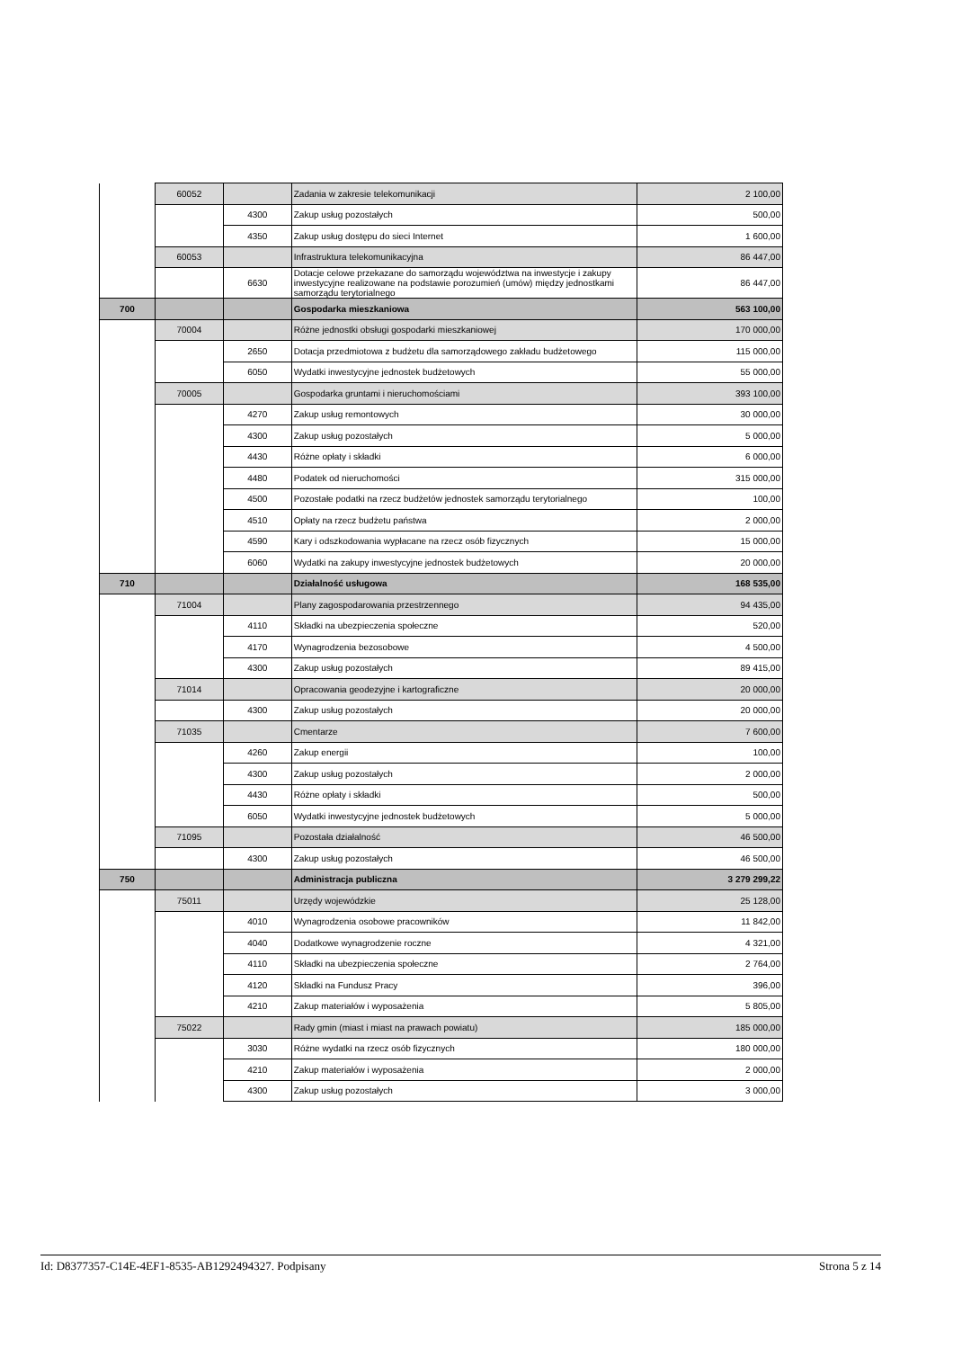| | 60052 | | Zadania w zakresie telekomunikacji | 2 100,00 |
| | | 4300 | Zakup usług pozostałych | 500,00 |
| | | 4350 | Zakup usług dostępu do sieci Internet | 1 600,00 |
| | 60053 | | Infrastruktura telekomunikacyjna | 86 447,00 |
| | | 6630 | Dotacje celowe przekazane do samorządu województwa na inwestycje i zakupy inwestycyjne realizowane na podstawie porozumień (umów) między jednostkami samorządu terytorialnego | 86 447,00 |
| 700 | | | Gospodarka mieszkaniowa | 563 100,00 |
| | 70004 | | Różne jednostki obsługi gospodarki mieszkaniowej | 170 000,00 |
| | | 2650 | Dotacja przedmiotowa z budżetu dla samorządowego zakładu budżetowego | 115 000,00 |
| | | 6050 | Wydatki inwestycyjne jednostek budżetowych | 55 000,00 |
| | 70005 | | Gospodarka gruntami i nieruchomościami | 393 100,00 |
| | | 4270 | Zakup usług remontowych | 30 000,00 |
| | | 4300 | Zakup usług pozostałych | 5 000,00 |
| | | 4430 | Różne opłaty i składki | 6 000,00 |
| | | 4480 | Podatek od nieruchomości | 315 000,00 |
| | | 4500 | Pozostałe podatki na rzecz budżetów jednostek samorządu terytorialnego | 100,00 |
| | | 4510 | Opłaty na rzecz budżetu państwa | 2 000,00 |
| | | 4590 | Kary i odszkodowania wypłacane na rzecz osób fizycznych | 15 000,00 |
| | | 6060 | Wydatki na zakupy inwestycyjne jednostek budżetowych | 20 000,00 |
| 710 | | | Działalność usługowa | 168 535,00 |
| | 71004 | | Plany zagospodarowania przestrzennego | 94 435,00 |
| | | 4110 | Składki na ubezpieczenia społeczne | 520,00 |
| | | 4170 | Wynagrodzenia bezosobowe | 4 500,00 |
| | | 4300 | Zakup usług pozostałych | 89 415,00 |
| | 71014 | | Opracowania geodezyjne i kartograficzne | 20 000,00 |
| | | 4300 | Zakup usług pozostałych | 20 000,00 |
| | 71035 | | Cmentarze | 7 600,00 |
| | | 4260 | Zakup energii | 100,00 |
| | | 4300 | Zakup usług pozostałych | 2 000,00 |
| | | 4430 | Różne opłaty i składki | 500,00 |
| | | 6050 | Wydatki inwestycyjne jednostek budżetowych | 5 000,00 |
| | 71095 | | Pozostała działalność | 46 500,00 |
| | | 4300 | Zakup usług pozostałych | 46 500,00 |
| 750 | | | Administracja publiczna | 3 279 299,22 |
| | 75011 | | Urzędy wojewódzkie | 25 128,00 |
| | | 4010 | Wynagrodzenia osobowe pracowników | 11 842,00 |
| | | 4040 | Dodatkowe wynagrodzenie roczne | 4 321,00 |
| | | 4110 | Składki na ubezpieczenia społeczne | 2 764,00 |
| | | 4120 | Składki na Fundusz Pracy | 396,00 |
| | | 4210 | Zakup materiałów i wyposażenia | 5 805,00 |
| | 75022 | | Rady gmin (miast i miast na prawach powiatu) | 185 000,00 |
| | | 3030 | Różne wydatki na rzecz osób fizycznych | 180 000,00 |
| | | 4210 | Zakup materiałów i wyposażenia | 2 000,00 |
| | | 4300 | Zakup usług pozostałych | 3 000,00 |
Id: D8377357-C14E-4EF1-8535-AB1292494327. Podpisany Strona 5 z 14